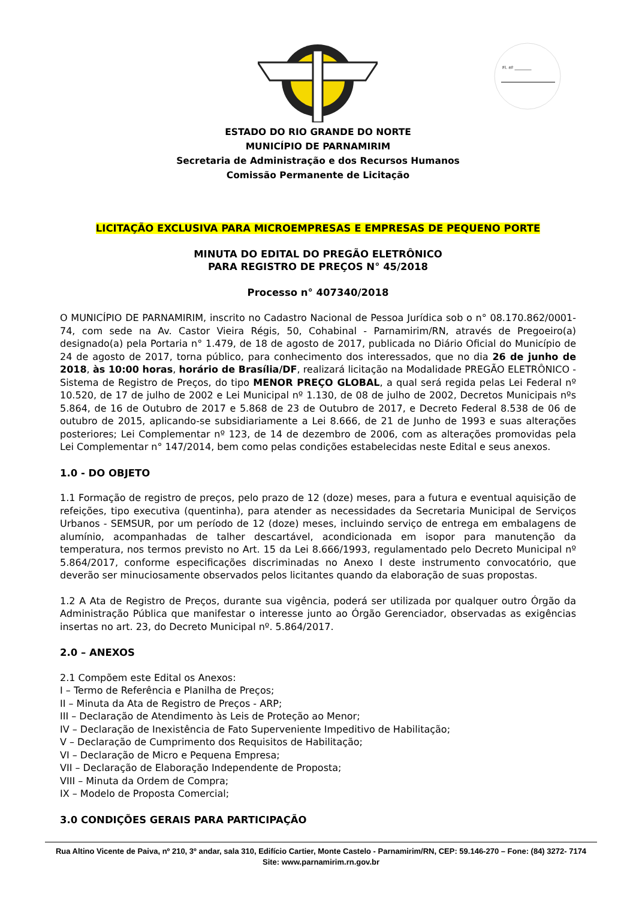Fl. nº ________
ESTADO DO RIO GRANDE DO NORTE
MUNICÍPIO DE PARNAMIRIM
Secretaria de Administração e dos Recursos Humanos
Comissão Permanente de Licitação
LICITAÇÃO EXCLUSIVA PARA MICROEMPRESAS E EMPRESAS DE PEQUENO PORTE
MINUTA DO EDITAL DO PREGÃO ELETRÔNICO
PARA REGISTRO DE PREÇOS N° 45/2018
Processo n° 407340/2018
O MUNICÍPIO DE PARNAMIRIM, inscrito no Cadastro Nacional de Pessoa Jurídica sob o n° 08.170.862/0001-74, com sede na Av. Castor Vieira Régis, 50, Cohabinal - Parnamirim/RN, através de Pregoeiro(a) designado(a) pela Portaria n° 1.479, de 18 de agosto de 2017, publicada no Diário Oficial do Município de 24 de agosto de 2017, torna público, para conhecimento dos interessados, que no dia 26 de junho de 2018, às 10:00 horas, horário de Brasília/DF, realizará licitação na Modalidade PREGÃO ELETRÔNICO - Sistema de Registro de Preços, do tipo MENOR PREÇO GLOBAL, a qual será regida pelas Lei Federal nº 10.520, de 17 de julho de 2002 e Lei Municipal nº 1.130, de 08 de julho de 2002, Decretos Municipais nºs 5.864, de 16 de Outubro de 2017 e 5.868 de 23 de Outubro de 2017, e Decreto Federal 8.538 de 06 de outubro de 2015, aplicando-se subsidiariamente a Lei 8.666, de 21 de Junho de 1993 e suas alterações posteriores; Lei Complementar nº 123, de 14 de dezembro de 2006, com as alterações promovidas pela Lei Complementar n° 147/2014, bem como pelas condições estabelecidas neste Edital e seus anexos.
1.0 - DO OBJETO
1.1 Formação de registro de preços, pelo prazo de 12 (doze) meses, para a futura e eventual aquisição de refeições, tipo executiva (quentinha), para atender as necessidades da Secretaria Municipal de Serviços Urbanos - SEMSUR, por um período de 12 (doze) meses, incluindo serviço de entrega em embalagens de alumínio, acompanhadas de talher descartável, acondicionada em isopor para manutenção da temperatura, nos termos previsto no Art. 15 da Lei 8.666/1993, regulamentado pelo Decreto Municipal nº 5.864/2017, conforme especificações discriminadas no Anexo I deste instrumento convocatório, que deverão ser minuciosamente observados pelos licitantes quando da elaboração de suas propostas.
1.2 A Ata de Registro de Preços, durante sua vigência, poderá ser utilizada por qualquer outro Órgão da Administração Pública que manifestar o interesse junto ao Órgão Gerenciador, observadas as exigências insertas no art. 23, do Decreto Municipal nº. 5.864/2017.
2.0 – ANEXOS
2.1 Compõem este Edital os Anexos:
I – Termo de Referência e Planilha de Preços;
II – Minuta da Ata de Registro de Preços - ARP;
III – Declaração de Atendimento às Leis de Proteção ao Menor;
IV – Declaração de Inexistência de Fato Superveniente Impeditivo de Habilitação;
V – Declaração de Cumprimento dos Requisitos de Habilitação;
VI – Declaração de Micro e Pequena Empresa;
VII – Declaração de Elaboração Independente de Proposta;
VIII – Minuta da Ordem de Compra;
IX – Modelo de Proposta Comercial;
3.0 CONDIÇÕES GERAIS PARA PARTICIPAÇÃO
Rua Altino Vicente de Paiva, nº 210, 3º andar, sala 310, Edifício Cartier, Monte Castelo - Parnamirim/RN, CEP: 59.146-270 – Fone: (84) 3272- 7174
Site: www.parnamirim.rn.gov.br